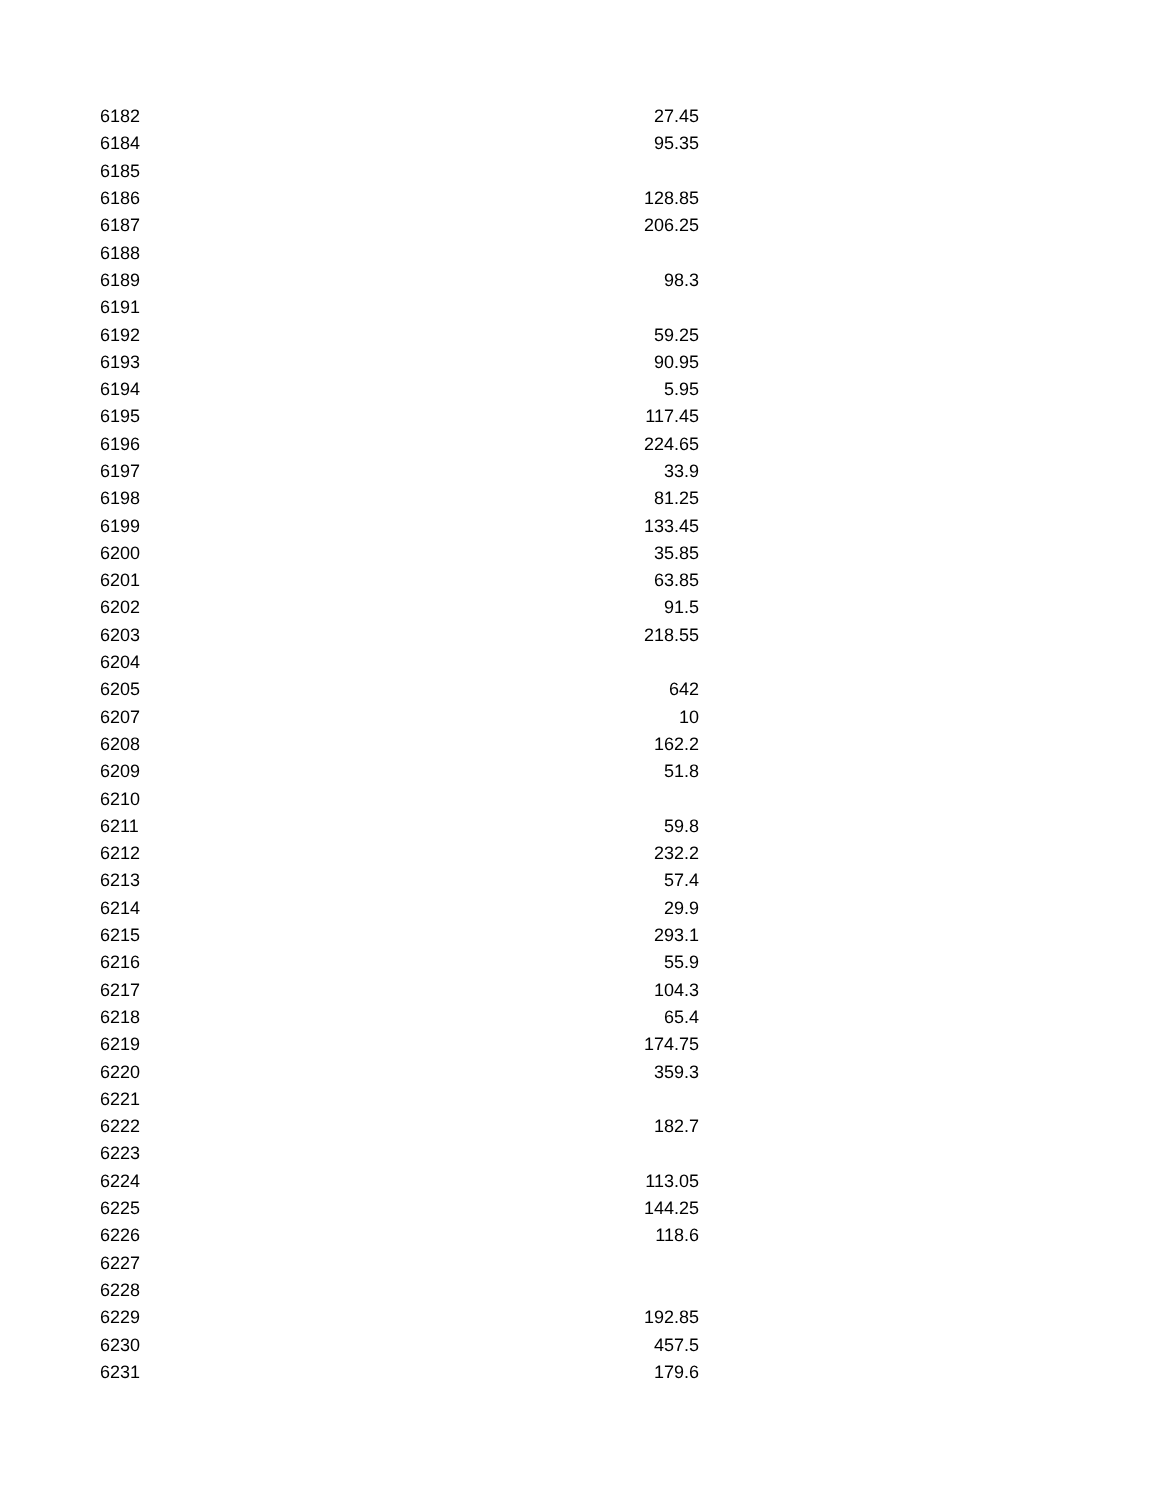| 6182 | 27.45 |
| 6184 | 95.35 |
| 6185 | |
| 6186 | 128.85 |
| 6187 | 206.25 |
| 6188 | |
| 6189 | 98.3 |
| 6191 | |
| 6192 | 59.25 |
| 6193 | 90.95 |
| 6194 | 5.95 |
| 6195 | 117.45 |
| 6196 | 224.65 |
| 6197 | 33.9 |
| 6198 | 81.25 |
| 6199 | 133.45 |
| 6200 | 35.85 |
| 6201 | 63.85 |
| 6202 | 91.5 |
| 6203 | 218.55 |
| 6204 | |
| 6205 | 642 |
| 6207 | 10 |
| 6208 | 162.2 |
| 6209 | 51.8 |
| 6210 | |
| 6211 | 59.8 |
| 6212 | 232.2 |
| 6213 | 57.4 |
| 6214 | 29.9 |
| 6215 | 293.1 |
| 6216 | 55.9 |
| 6217 | 104.3 |
| 6218 | 65.4 |
| 6219 | 174.75 |
| 6220 | 359.3 |
| 6221 | |
| 6222 | 182.7 |
| 6223 | |
| 6224 | 113.05 |
| 6225 | 144.25 |
| 6226 | 118.6 |
| 6227 | |
| 6228 | |
| 6229 | 192.85 |
| 6230 | 457.5 |
| 6231 | 179.6 |